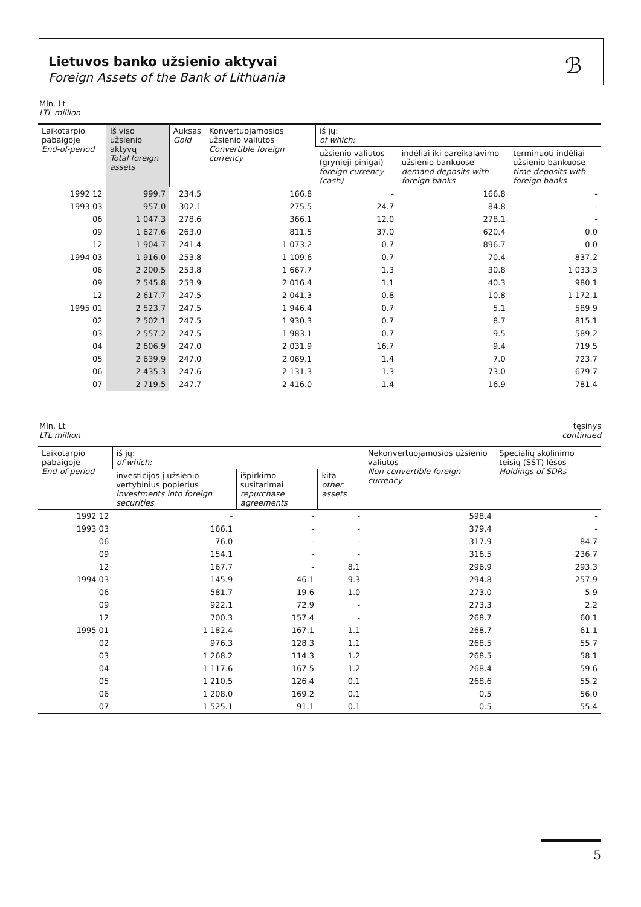ℬ
Lietuvos banko užsienio aktyvai
Foreign Assets of the Bank of Lithuania
Mln. Lt
LTL million
| Laikotarpio pabaigoje End-of-period | Iš viso užsienio aktyvų Total foreign assets | Auksas Gold | Konvertuojamosios užsienio valiutos Convertible foreign currency | iš jų: of which: | | |
| --- | --- | --- | --- | --- | --- | --- |
| | | | | užsienio valiutos (grynieji pinigai) foreign currency (cash) | indėliai iki pareikalavimo užsienio bankuose demand deposits with foreign banks | terminuoti indėliai užsienio bankuose time deposits with foreign banks |
| 1992 12 | 999.7 | 234.5 | 166.8 | - | 166.8 | - |
| 1993 03 | 957.0 | 302.1 | 275.5 | 24.7 | 84.8 | - |
| 06 | 1 047.3 | 278.6 | 366.1 | 12.0 | 278.1 | - |
| 09 | 1 627.6 | 263.0 | 811.5 | 37.0 | 620.4 | 0.0 |
| 12 | 1 904.7 | 241.4 | 1 073.2 | 0.7 | 896.7 | 0.0 |
| 1994 03 | 1 916.0 | 253.8 | 1 109.6 | 0.7 | 70.4 | 837.2 |
| 06 | 2 200.5 | 253.8 | 1 667.7 | 1.3 | 30.8 | 1 033.3 |
| 09 | 2 545.8 | 253.9 | 2 016.4 | 1.1 | 40.3 | 980.1 |
| 12 | 2 617.7 | 247.5 | 2 041.3 | 0.8 | 10.8 | 1 172.1 |
| 1995 01 | 2 523.7 | 247.5 | 1 946.4 | 0.7 | 5.1 | 589.9 |
| 02 | 2 502.1 | 247.5 | 1 930.3 | 0.7 | 8.7 | 815.1 |
| 03 | 2 557.2 | 247.5 | 1 983.1 | 0.7 | 9.5 | 589.2 |
| 04 | 2 606.9 | 247.0 | 2 031.9 | 16.7 | 9.4 | 719.5 |
| 05 | 2 639.9 | 247.0 | 2 069.1 | 1.4 | 7.0 | 723.7 |
| 06 | 2 435.3 | 247.6 | 2 131.3 | 1.3 | 73.0 | 679.7 |
| 07 | 2 719.5 | 247.7 | 2 416.0 | 1.4 | 16.9 | 781.4 |
Mln. Lt
LTL million tęsinys
continued
| Laikotarpio pabaigoje End-of-period | iš jų: of which: | | | Nekonvertuojamosios užsienio valiutos Non-convertible foreign currency | Specialių skolinimo teisių (SST) lėšos Holdings of SDRs |
| --- | --- | --- | --- | --- | --- |
| | investicijos į užsienio vertybinius popierius investments into foreign securities | išpirkimo susitarimai repurchase agreements | kita other assets | | |
| 1992 12 | - | - | - | 598.4 | - |
| 1993 03 | 166.1 | - | - | 379.4 | - |
| 06 | 76.0 | - | - | 317.9 | 84.7 |
| 09 | 154.1 | - | - | 316.5 | 236.7 |
| 12 | 167.7 | - | 8.1 | 296.9 | 293.3 |
| 1994 03 | 145.9 | 46.1 | 9.3 | 294.8 | 257.9 |
| 06 | 581.7 | 19.6 | 1.0 | 273.0 | 5.9 |
| 09 | 922.1 | 72.9 | - | 273.3 | 2.2 |
| 12 | 700.3 | 157.4 | - | 268.7 | 60.1 |
| 1995 01 | 1 182.4 | 167.1 | 1.1 | 268.7 | 61.1 |
| 02 | 976.3 | 128.3 | 1.1 | 268.5 | 55.7 |
| 03 | 1 268.2 | 114.3 | 1.2 | 268.5 | 58.1 |
| 04 | 1 117.6 | 167.5 | 1.2 | 268.4 | 59.6 |
| 05 | 1 210.5 | 126.4 | 0.1 | 268.6 | 55.2 |
| 06 | 1 208.0 | 169.2 | 0.1 | 0.5 | 56.0 |
| 07 | 1 525.1 | 91.1 | 0.1 | 0.5 | 55.4 |
5